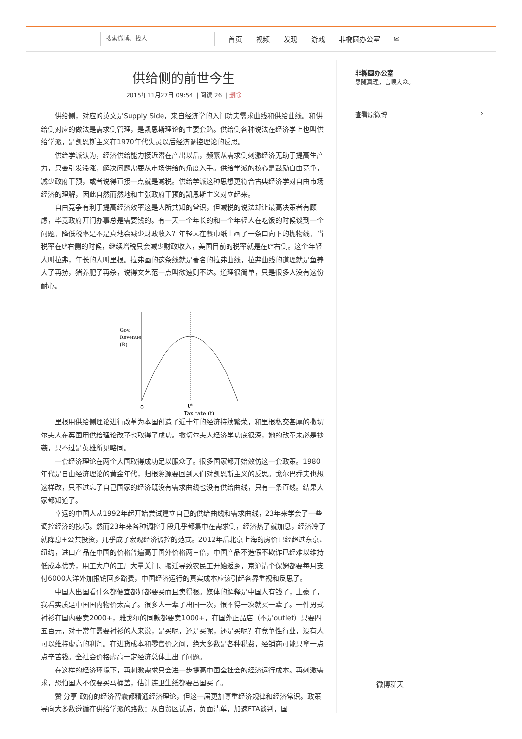搜索微博、找人
首页 视频 发现 游戏 非椭圆办公室 ✉
供给侧的前世今生
2015年11月27日 09:54 | 阅读 26 | 删除
供给侧，对应的英文是Supply Side，来自经济学的入门功夫需求曲线和供给曲线。和供给侧对应的做法是需求侧管理，是凯恩斯理论的主要套路。供给侧各种说法在经济学上也叫供给学派，是凯恩斯主义在1970年代失灵以后经济调控理论的反思。
供给学派认为，经济供给能力接近潜在产出以后，频繁从需求侧刺激经济无助于提高生产力，只会引发滞涨，解决问题需要从市场供给的角度入手。供给学派的核心是鼓励自由竞争，减少政府干预，或者说得直接一点就是减税。供给学派这种思想更符合古典经济学对自由市场经济的理解，因此自然而然地和主张政府干预的凯恩斯主义对立起来。
自由竞争有利于提高经济效率这是人所共知的常识，但减税的说法却让最高决策者有顾虑，毕竟政府开门办事总是需要钱的。有一天一个年长的和一个年轻人在吃饭的时候谈到一个问题，降低税率是不是真地会减少财政收入？年轻人在餐巾纸上画了一条口向下的抛物线，当税率在t*右侧的时候，继续增税只会减少财政收入，美国目前的税率就是在t*右侧。这个年轻人叫拉弗，年长的人叫里根。拉弗画的这条线就是著名的拉弗曲线，拉弗曲线的道理就是鱼养大了再捞，猪养肥了再杀，说得文艺范一点叫欲速则不达。道理很简单，只是很多人没有这份耐心。
Gov.
Revenue
(R)
0
t*
Tax rate (t)
里根用供给侧理论进行改革为本国创造了近十年的经济持续繁荣，和里根私交甚厚的撒切尔夫人在英国用供给理论改革也取得了成功。撒切尔夫人经济学功底很深，她的改革未必是抄袭，只不过是英雄所见略同。
一套经济理论在两个大国取得成功足以服众了。很多国家都开始效仿这一套政策。1980年代是自由经济理论的黄金年代，归根溯源要回到人们对凯恩斯主义的反思。戈尔巴乔夫也想这样改，只不过忘了自己国家的经济既没有需求曲线也没有供给曲线，只有一条直线。结果大家都知道了。
幸运的中国人从1992年起开始尝试建立自己的供给曲线和需求曲线，23年来学会了一些调控经济的技巧。然而23年来各种调控手段几乎都集中在需求侧，经济热了就加息，经济冷了就降息+公共投资，几乎成了宏观经济调控的范式。2012年后北京上海的房价已经超过东京、纽约，进口产品在中国的价格普遍高于国外价格两三倍，中国产品不造假不欺诈已经难以维持低成本优势，用工大户的工厂大量关门、搬迁导致农民工开始返乡，京沪请个保姆都要每月支付6000大洋外加报销回乡路费，中国经济运行的真实成本应该引起各界重视和反思了。
中国人出国看什么都便宜都好都要买而且卖得狠。媒体的解释是中国人有钱了，土豪了，我看实质是中国国内物价太高了。很多人一辈子出国一次，恨不得一次就买一辈子。一件男式衬衫在国内要卖2000+，雅戈尔的同款都要卖1000+，在国外正品店（不是outlet）只要四五百元，对于常年需要衬衫的人来说，是买呢，还是买呢，还是买呢？在竞争性行业，没有人可以维持虚高的利润。在进货成本和零售价之间，绝大多数是各种税费，经销商可能只拿一点点辛苦钱。全社会价格虚高一定经济总体上出了问题。
在这样的经济环境下，再刺激需求只会进一步提高中国全社会的经济运行成本。再刺激需求，恐怕国人不仅要买马桶盖，估计连卫生纸都要出国买了。
赞 分享 政府的经济智囊都精通经济理论，但这一届更加尊重经济规律和经济常识。政策导向大多数遵循在供给学派的路数：从自贸区试点，负面清单，加速FTA谈判，国
非椭圆办公室
思随真理，言顺大众。
查看原微博 ›
微博聊天